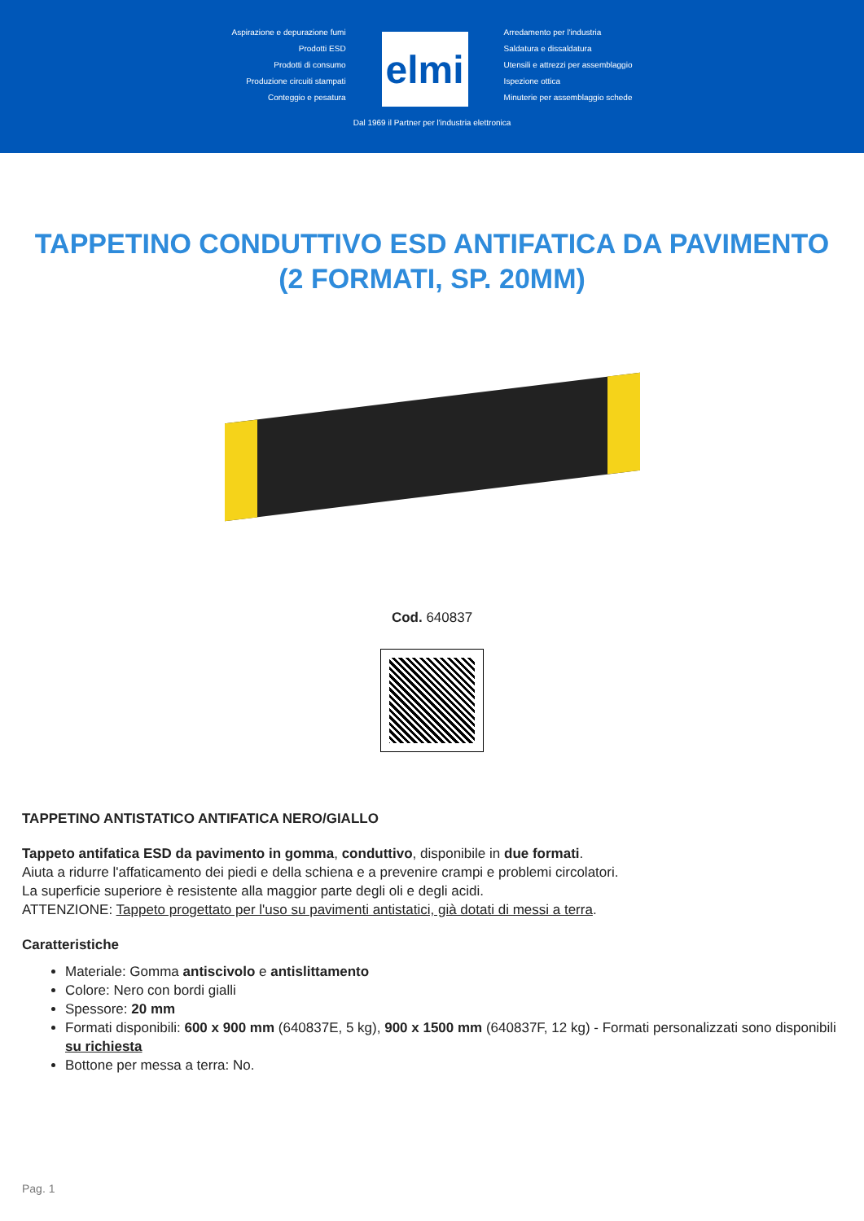Aspirazione e depurazione fumi
Prodotti ESD
Prodotti di consumo
Produzione circuiti stampati
Conteggio e pesatura
elmi
Arredamento per l'industria
Saldatura e dissaldatura
Utensili e attrezzi per assemblaggio
Ispezione ottica
Minuterie per assemblaggio schede
Dal 1969 il Partner per l'industria elettronica
TAPPETINO CONDUTTIVO ESD ANTIFATICA DA PAVIMENTO (2 FORMATI, SP. 20MM)
Cod. 640837
TAPPETINO ANTISTATICO ANTIFATICA NERO/GIALLO
Tappeto antifatica ESD da pavimento in gomma, conduttivo, disponibile in due formati.
Aiuta a ridurre l'affaticamento dei piedi e della schiena e a prevenire crampi e problemi circolatori.
La superficie superiore è resistente alla maggior parte degli oli e degli acidi.
ATTENZIONE: Tappeto progettato per l'uso su pavimenti antistatici, già dotati di messi a terra.
Caratteristiche
Materiale: Gomma antiscivolo e antislittamento
Colore: Nero con bordi gialli
Spessore: 20 mm
Formati disponibili: 600 x 900 mm (640837E, 5 kg), 900 x 1500 mm (640837F, 12 kg) - Formati personalizzati sono disponibili su richiesta
Bottone per messa a terra: No.
Pag. 1